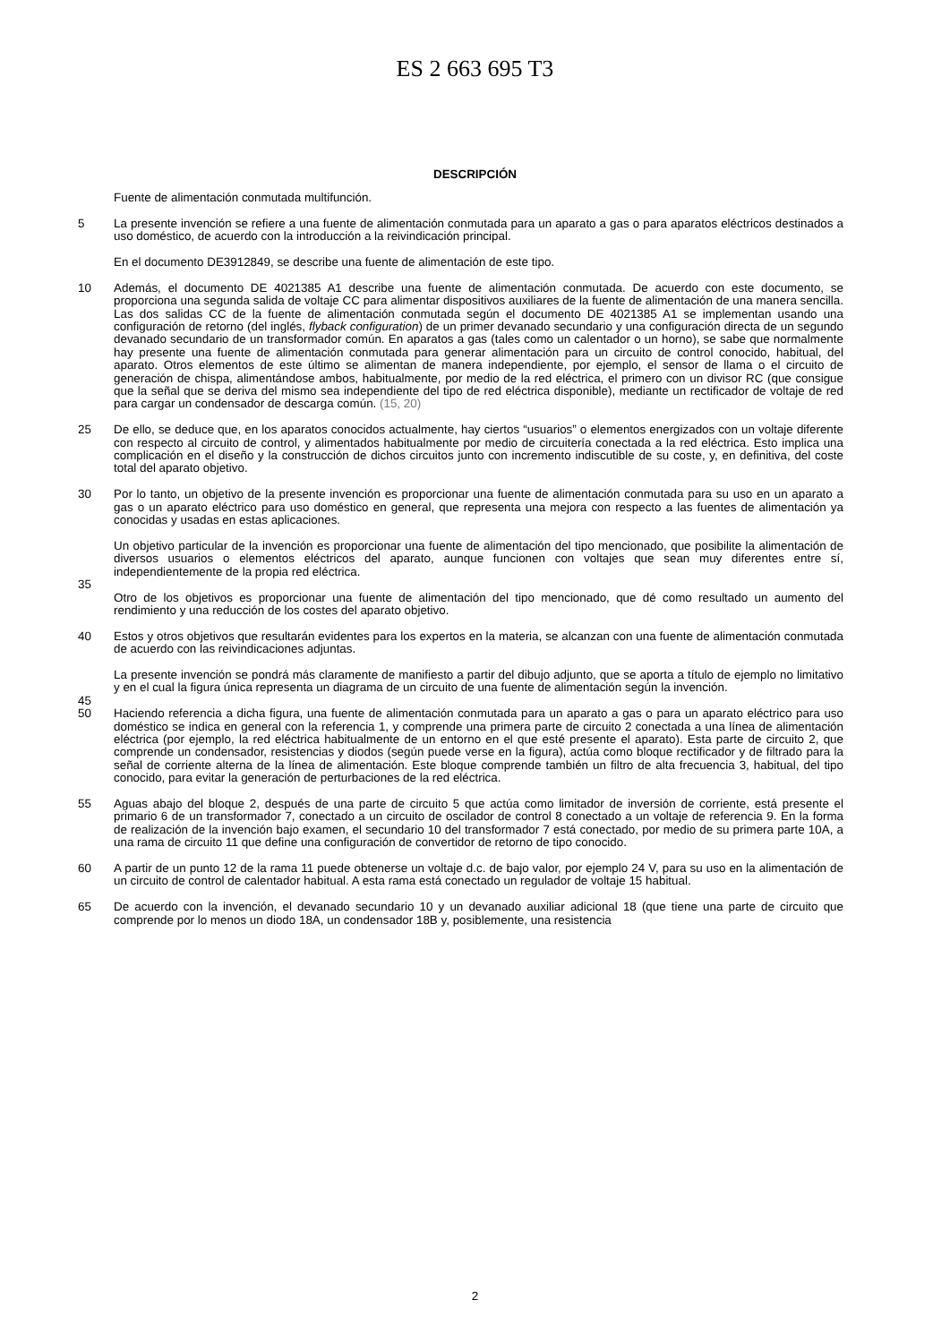ES 2 663 695 T3
DESCRIPCIÓN
Fuente de alimentación conmutada multifunción.
5 La presente invención se refiere a una fuente de alimentación conmutada para un aparato a gas o para aparatos eléctricos destinados a uso doméstico, de acuerdo con la introducción a la reivindicación principal.
En el documento DE3912849, se describe una fuente de alimentación de este tipo.
10 Además, el documento DE 4021385 A1 describe una fuente de alimentación conmutada. De acuerdo con este documento, se proporciona una segunda salida de voltaje CC para alimentar dispositivos auxiliares de la fuente de alimentación de una manera sencilla. Las dos salidas CC de la fuente de alimentación conmutada según el documento DE 4021385 A1 se implementan usando una configuración de retorno (del inglés, flyback configuration) de un primer devanado secundario y una configuración directa de un segundo devanado secundario de un transformador común. En aparatos a gas (tales como un calentador o un horno), se sabe que normalmente hay presente una fuente de alimentación conmutada para generar alimentación para un circuito de control conocido, habitual, del aparato. Otros elementos de este último se alimentan de manera independiente, por ejemplo, el sensor de llama o el circuito de generación de chispa, alimentándose ambos, habitualmente, por medio de la red eléctrica, el primero con un divisor RC (que consigue que la señal que se deriva del mismo sea independiente del tipo de red eléctrica disponible), mediante un rectificador de voltaje de red para cargar un condensador de descarga común. (15, 20)
25 De ello, se deduce que, en los aparatos conocidos actualmente, hay ciertos “usuarios” o elementos energizados con un voltaje diferente con respecto al circuito de control, y alimentados habitualmente por medio de circuitería conectada a la red eléctrica. Esto implica una complicación en el diseño y la construcción de dichos circuitos junto con incremento indiscutible de su coste, y, en definitiva, del coste total del aparato objetivo.
30 Por lo tanto, un objetivo de la presente invención es proporcionar una fuente de alimentación conmutada para su uso en un aparato a gas o un aparato eléctrico para uso doméstico en general, que representa una mejora con respecto a las fuentes de alimentación ya conocidas y usadas en estas aplicaciones.
Un objetivo particular de la invención es proporcionar una fuente de alimentación del tipo mencionado, que posibilite la alimentación de diversos usuarios o elementos eléctricos del aparato, aunque funcionen con voltajes que sean muy diferentes entre sí, independientemente de la propia red eléctrica.
35
Otro de los objetivos es proporcionar una fuente de alimentación del tipo mencionado, que dé como resultado un aumento del rendimiento y una reducción de los costes del aparato objetivo.
40 Estos y otros objetivos que resultarán evidentes para los expertos en la materia, se alcanzan con una fuente de alimentación conmutada de acuerdo con las reivindicaciones adjuntas.
La presente invención se pondrá más claramente de manifiesto a partir del dibujo adjunto, que se aporta a título de ejemplo no limitativo y en el cual la figura única representa un diagrama de un circuito de una fuente de alimentación según la invención.
45
50 Haciendo referencia a dicha figura, una fuente de alimentación conmutada para un aparato a gas o para un aparato eléctrico para uso doméstico se indica en general con la referencia 1, y comprende una primera parte de circuito 2 conectada a una línea de alimentación eléctrica (por ejemplo, la red eléctrica habitualmente de un entorno en el que esté presente el aparato). Esta parte de circuito 2, que comprende un condensador, resistencias y diodos (según puede verse en la figura), actúa como bloque rectificador y de filtrado para la señal de corriente alterna de la línea de alimentación. Este bloque comprende también un filtro de alta frecuencia 3, habitual, del tipo conocido, para evitar la generación de perturbaciones de la red eléctrica.
55 Aguas abajo del bloque 2, después de una parte de circuito 5 que actúa como limitador de inversión de corriente, está presente el primario 6 de un transformador 7, conectado a un circuito de oscilador de control 8 conectado a un voltaje de referencia 9. En la forma de realización de la invención bajo examen, el secundario 10 del transformador 7 está conectado, por medio de su primera parte 10A, a una rama de circuito 11 que define una configuración de convertidor de retorno de tipo conocido.
60 A partir de un punto 12 de la rama 11 puede obtenerse un voltaje d.c. de bajo valor, por ejemplo 24 V, para su uso en la alimentación de un circuito de control de calentador habitual. A esta rama está conectado un regulador de voltaje 15 habitual.
65 De acuerdo con la invención, el devanado secundario 10 y un devanado auxiliar adicional 18 (que tiene una parte de circuito que comprende por lo menos un diodo 18A, un condensador 18B y, posiblemente, una resistencia
2